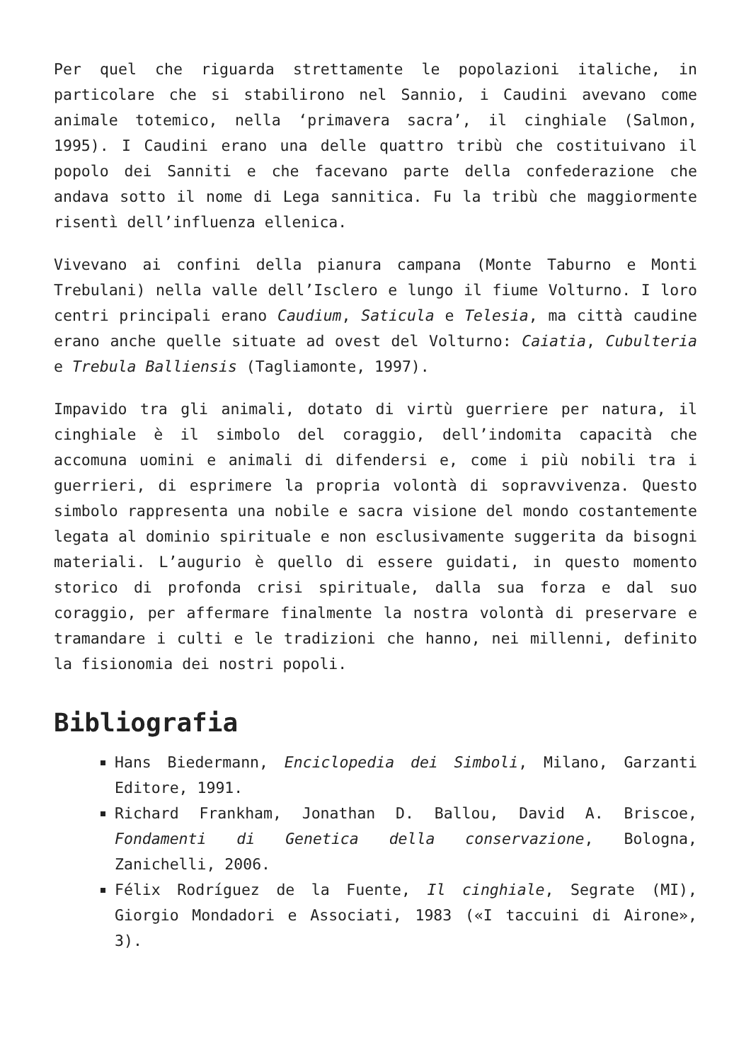Per quel che riguarda strettamente le popolazioni italiche, in particolare che si stabilirono nel Sannio, i Caudini avevano come animale totemico, nella ‘primavera sacra’, il cinghiale (Salmon, 1995). I Caudini erano una delle quattro tribù che costituivano il popolo dei Sanniti e che facevano parte della confederazione che andava sotto il nome di Lega sannitica. Fu la tribù che maggiormente risentì dell’influenza ellenica.
Vivevano ai confini della pianura campana (Monte Taburno e Monti Trebulani) nella valle dell’Isclero e lungo il fiume Volturno. I loro centri principali erano Caudium, Saticula e Telesia, ma città caudine erano anche quelle situate ad ovest del Volturno: Caiatia, Cubulteria e Trebula Balliensis (Tagliamonte, 1997).
Impavido tra gli animali, dotato di virtù guerriere per natura, il cinghiale è il simbolo del coraggio, dell’indomita capacità che accomuna uomini e animali di difendersi e, come i più nobili tra i guerrieri, di esprimere la propria volontà di sopravvivenza. Questo simbolo rappresenta una nobile e sacra visione del mondo costantemente legata al dominio spirituale e non esclusivamente suggerita da bisogni materiali. L’augurio è quello di essere guidati, in questo momento storico di profonda crisi spirituale, dalla sua forza e dal suo coraggio, per affermare finalmente la nostra volontà di preservare e tramandare i culti e le tradizioni che hanno, nei millenni, definito la fisionomia dei nostri popoli.
Bibliografia
Hans Biedermann, Enciclopedia dei Simboli, Milano, Garzanti Editore, 1991.
Richard Frankham, Jonathan D. Ballou, David A. Briscoe, Fondamenti di Genetica della conservazione, Bologna, Zanichelli, 2006.
Félix Rodríguez de la Fuente, Il cinghiale, Segrate (MI), Giorgio Mondadori e Associati, 1983 («I taccuini di Airone», 3).